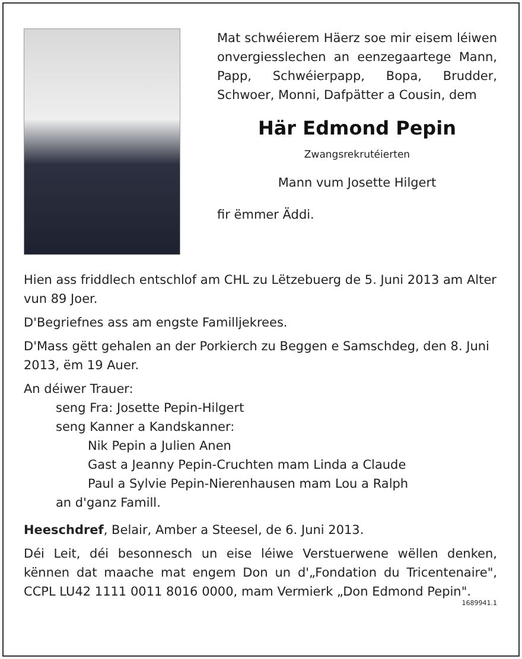Mat schwéierem Häerz soe mir eisem léiwen onvergiesslechen an eenzegaartege Mann, Papp, Schwéierpapp, Bopa, Brudder, Schwoer, Monni, Dafpätter a Cousin, dem
Här Edmond Pepin
Zwangsrekrutéierten
Mann vum Josette Hilgert
fir ëmmer Äddi.
Hien ass friddlech entschlof am CHL zu Lëtzebuerg de 5. Juni 2013 am Alter vun 89 Joer.
D'Begriefnes ass am engste Familljekrees.
D'Mass gëtt gehalen an der Porkierch zu Beggen e Samschdeg, den 8. Juni 2013, ëm 19 Auer.
An déiwer Trauer:
seng Fra: Josette Pepin-Hilgert
seng Kanner a Kandskanner:
Nik Pepin a Julien Anen
Gast a Jeanny Pepin-Cruchten mam Linda a Claude
Paul a Sylvie Pepin-Nierenhausen mam Lou a Ralph
an d'ganz Famill.
Heeschdref, Belair, Amber a Steesel, de 6. Juni 2013.
Déi Leit, déi besonnesch un eise léiwe Verstuerwene wëllen denken, kënnen dat maache mat engem Don un d'„Fondation du Tricentenaire", CCPL LU42 1111 0011 8016 0000, mam Vermierk „Don Edmond Pepin".
1689941.1